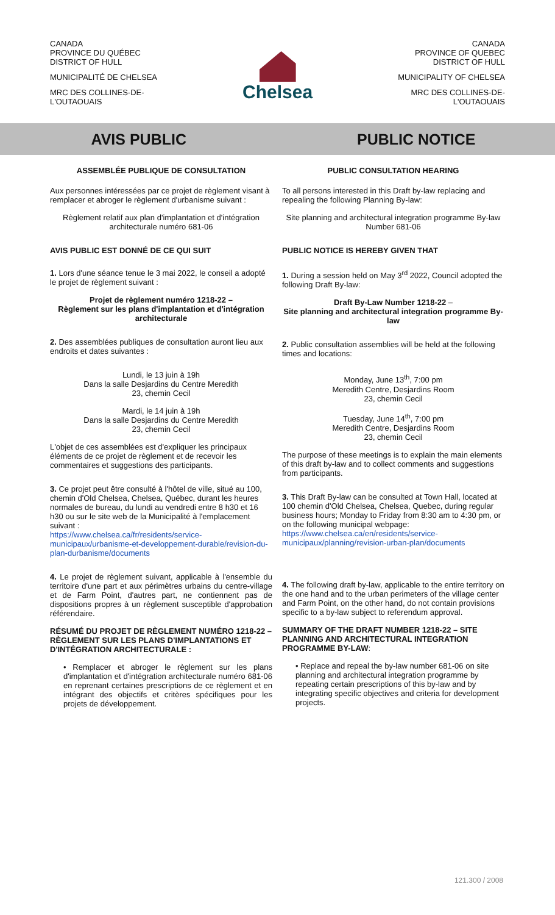CANADA
PROVINCE DU QUÉBEC
DISTRICT OF HULL
MUNICIPALITÉ DE CHELSEA
MRC DES COLLINES-DE-
L'OUTAOUAIS
Chelsea
CANADA
PROVINCE OF QUEBEC
DISTRICT OF HULL
MUNICIPALITY OF CHELSEA
MRC DES COLLINES-DE-
L'OUTAOUAIS
AVIS PUBLIC PUBLIC NOTICE
ASSEMBLÉE PUBLIQUE DE CONSULTATION
Aux personnes intéressées par ce projet de règlement visant à remplacer et abroger le règlement d'urbanisme suivant :
Règlement relatif aux plan d'implantation et d'intégration architecturale numéro 681-06
AVIS PUBLIC EST DONNÉ DE CE QUI SUIT
1. Lors d'une séance tenue le 3 mai 2022, le conseil a adopté le projet de règlement suivant :
Projet de règlement numéro 1218-22 –
Règlement sur les plans d'implantation et d'intégration architecturale
2. Des assemblées publiques de consultation auront lieu aux endroits et dates suivantes :
Lundi, le 13 juin à 19h
Dans la salle Desjardins du Centre Meredith
23, chemin Cecil
Mardi, le 14 juin à 19h
Dans la salle Desjardins du Centre Meredith
23, chemin Cecil
L'objet de ces assemblées est d'expliquer les principaux éléments de ce projet de règlement et de recevoir les commentaires et suggestions des participants.
3. Ce projet peut être consulté à l'hôtel de ville, situé au 100, chemin d'Old Chelsea, Chelsea, Québec, durant les heures normales de bureau, du lundi au vendredi entre 8 h30 et 16 h30 ou sur le site web de la Municipalité à l'emplacement suivant :
https://www.chelsea.ca/fr/residents/service-municipaux/urbanisme-et-developpement-durable/revision-du-plan-durbanisme/documents
4. Le projet de règlement suivant, applicable à l'ensemble du territoire d'une part et aux périmètres urbains du centre-village et de Farm Point, d'autres part, ne contiennent pas de dispositions propres à un règlement susceptible d'approbation référendaire.
RÉSUMÉ DU PROJET DE RÈGLEMENT NUMÉRO 1218-22 – RÈGLEMENT SUR LES PLANS D'IMPLANTATIONS ET D'INTÉGRATION ARCHITECTURALE :
• Remplacer et abroger le règlement sur les plans d'implantation et d'intégration architecturale numéro 681-06 en reprenant certaines prescriptions de ce règlement et en intégrant des objectifs et critères spécifiques pour les projets de développement.
PUBLIC CONSULTATION HEARING
To all persons interested in this Draft by-law replacing and repealing the following Planning By-law:
Site planning and architectural integration programme By-law Number 681-06
PUBLIC NOTICE IS HEREBY GIVEN THAT
1. During a session held on May 3<sup>rd</sup> 2022, Council adopted the following Draft By-law:
Draft By-Law Number 1218-22 –
Site planning and architectural integration programme By-law
2. Public consultation assemblies will be held at the following times and locations:
Monday, June 13<sup>th</sup>, 7:00 pm
Meredith Centre, Desjardins Room
23, chemin Cecil
Tuesday, June 14<sup>th</sup>, 7:00 pm
Meredith Centre, Desjardins Room
23, chemin Cecil
The purpose of these meetings is to explain the main elements of this draft by-law and to collect comments and suggestions from participants.
3. This Draft By-law can be consulted at Town Hall, located at 100 chemin d'Old Chelsea, Chelsea, Quebec, during regular business hours; Monday to Friday from 8:30 am to 4:30 pm, or on the following municipal webpage:
https://www.chelsea.ca/en/residents/service-municipaux/planning/revision-urban-plan/documents
4. The following draft by-law, applicable to the entire territory on the one hand and to the urban perimeters of the village center and Farm Point, on the other hand, do not contain provisions specific to a by-law subject to referendum approval.
SUMMARY OF THE DRAFT NUMBER 1218-22 – SITE PLANNING AND ARCHITECTURAL INTEGRATION PROGRAMME BY-LAW:
• Replace and repeal the by-law number 681-06 on site planning and architectural integration programme by repeating certain prescriptions of this by-law and by integrating specific objectives and criteria for development projects.
121.300 / 2008